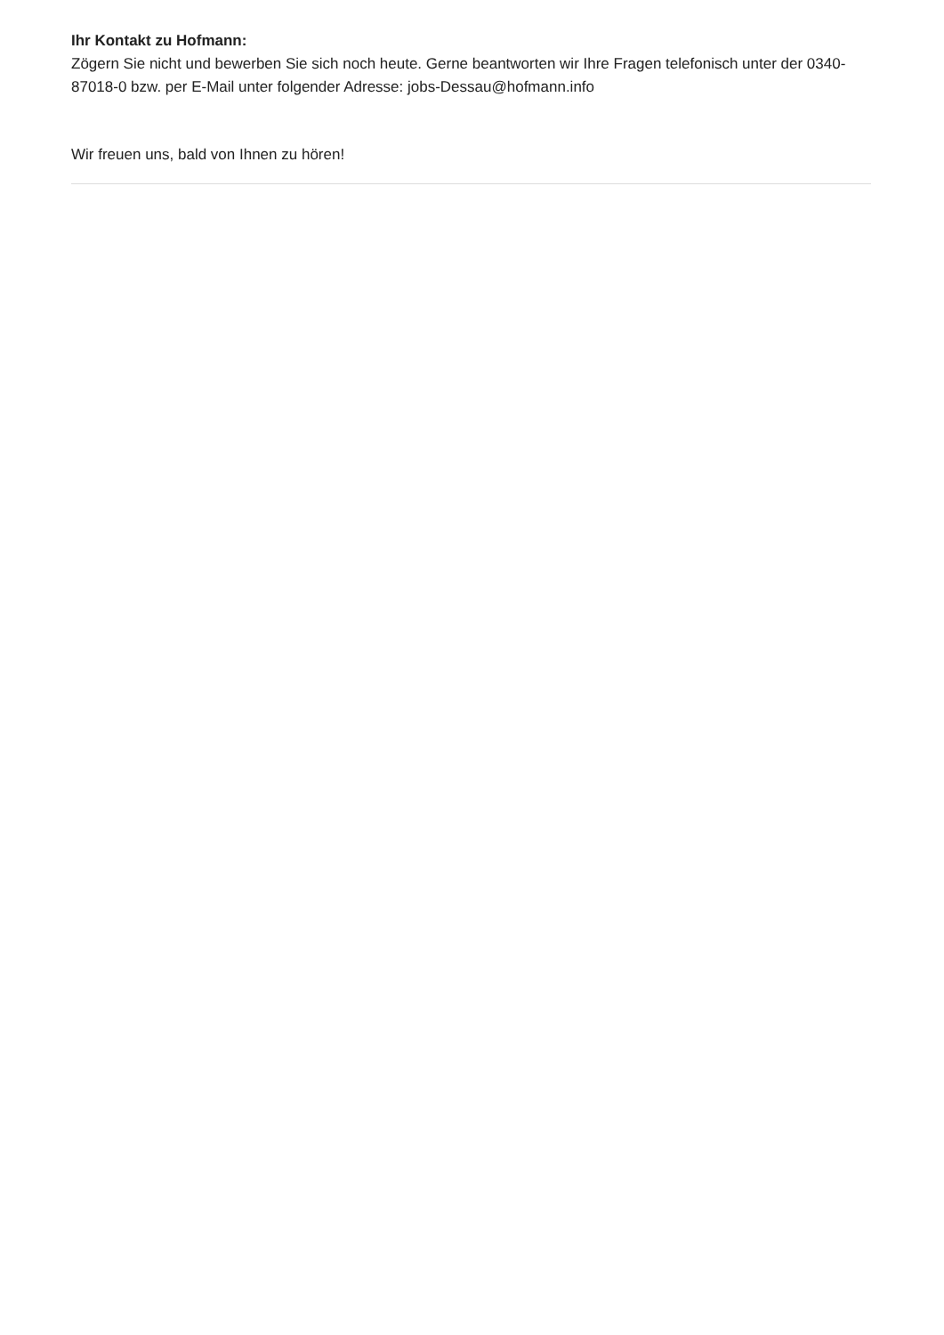Ihr Kontakt zu Hofmann:
Zögern Sie nicht und bewerben Sie sich noch heute. Gerne beantworten wir Ihre Fragen telefonisch unter der 0340-87018-0 bzw. per E-Mail unter folgender Adresse: jobs-Dessau@hofmann.info
Wir freuen uns, bald von Ihnen zu hören!